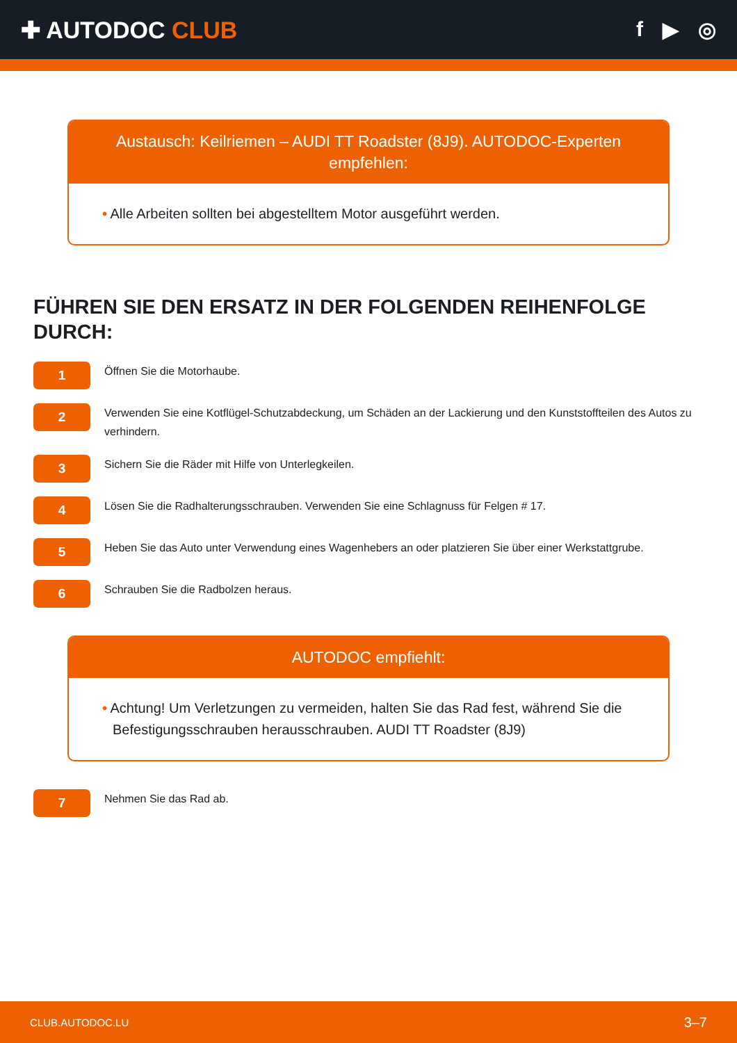✚ AUTODOC CLUB f ▶ ◎
Austausch: Keilriemen – AUDI TT Roadster (8J9). AUTODOC-Experten empfehlen:
• Alle Arbeiten sollten bei abgestelltem Motor ausgeführt werden.
FÜHREN SIE DEN ERSATZ IN DER FOLGENDEN REIHENFOLGE DURCH:
1
Öffnen Sie die Motorhaube.
2
Verwenden Sie eine Kotflügel-Schutzabdeckung, um Schäden an der Lackierung und den Kunststoffteilen des Autos zu verhindern.
3
Sichern Sie die Räder mit Hilfe von Unterlegkeilen.
4
Lösen Sie die Radhalterungsschrauben. Verwenden Sie eine Schlagnuss für Felgen # 17.
5
Heben Sie das Auto unter Verwendung eines Wagenhebers an oder platzieren Sie über einer Werkstattgrube.
6
Schrauben Sie die Radbolzen heraus.
AUTODOC empfiehlt:
• Achtung! Um Verletzungen zu vermeiden, halten Sie das Rad fest, während Sie die Befestigungsschrauben herausschrauben. AUDI TT Roadster (8J9)
7
Nehmen Sie das Rad ab.
CLUB.AUTODOC.LU 3–7